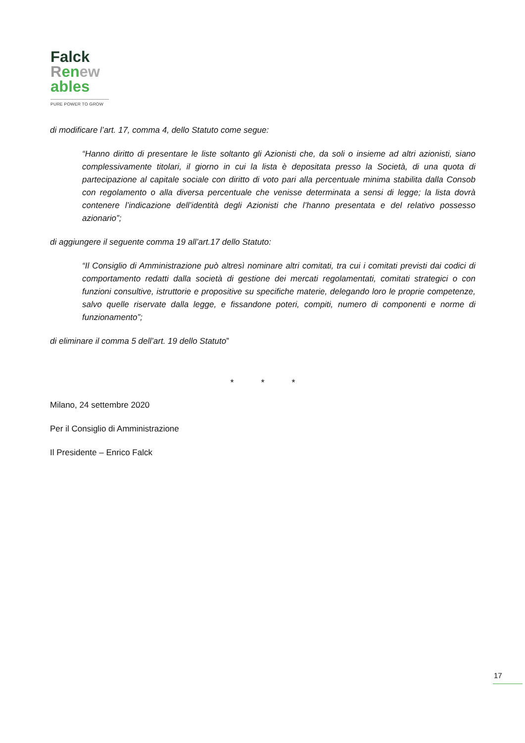Falck
Ren ew
ables
PURE POWER TO GROW
di modificare l’art. 17, comma 4, dello Statuto come segue:
“Hanno diritto di presentare le liste soltanto gli Azionisti che, da soli o insieme ad altri azionisti, siano complessivamente titolari, il giorno in cui la lista è depositata presso la Società, di una quota di partecipazione al capitale sociale con diritto di voto pari alla percentuale minima stabilita dalla Consob con regolamento o alla diversa percentuale che venisse determinata a sensi di legge; la lista dovrà contenere l’indicazione dell’identità degli Azionisti che l’hanno presentata e del relativo possesso azionario”;
di aggiungere il seguente comma 19 all’art.17 dello Statuto:
“Il Consiglio di Amministrazione può altresì nominare altri comitati, tra cui i comitati previsti dai codici di comportamento redatti dalla società di gestione dei mercati regolamentati, comitati strategici o con funzioni consultive, istruttorie e propositive su specifiche materie, delegando loro le proprie competenze, salvo quelle riservate dalla legge, e fissandone poteri, compiti, numero di componenti e norme di funzionamento”;
di eliminare il comma 5 dell’art. 19 dello Statuto”
* * *
Milano, 24 settembre 2020
Per il Consiglio di Amministrazione
Il Presidente – Enrico Falck
17